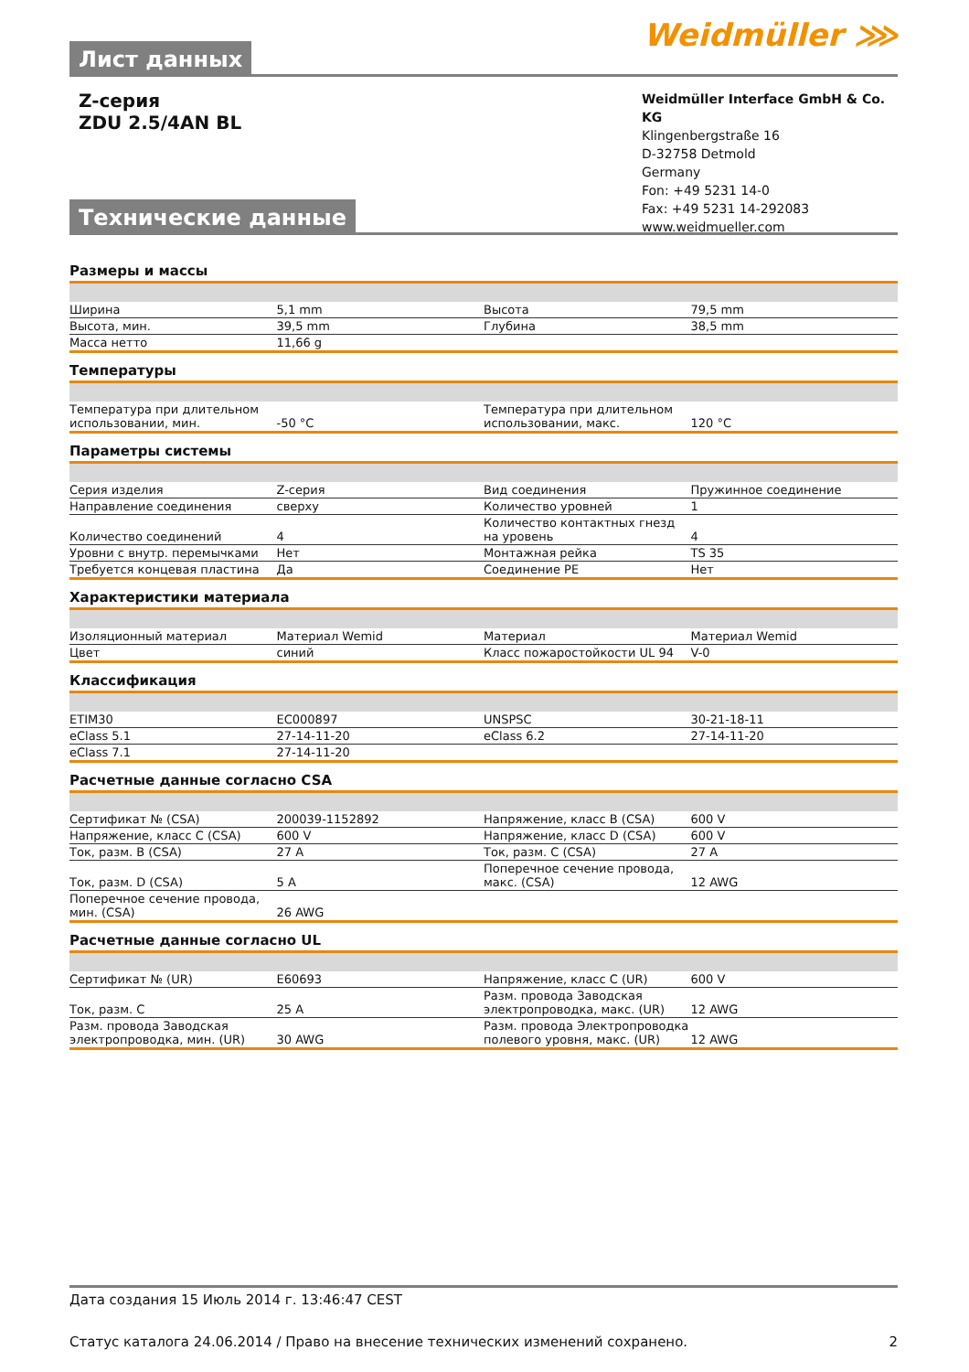Weidmüller ⋙
Лист данных
Z-серия
ZDU 2.5/4AN BL
Weidmüller Interface GmbH & Co. KG
Klingenbergstraße 16
D-32758 Detmold
Germany
Fon: +49 5231 14-0
Fax: +49 5231 14-292083
www.weidmueller.com
Технические данные
Размеры и массы
| Ширина | 5,1 mm | | Высота | 79,5 mm |
| Высота, мин. | 39,5 mm | | Глубина | 38,5 mm |
| Масса нетто | 11,66 g | | | |
Температуры
| Температура при длительном использовании, мин. | -50 °C | | Температура при длительном использовании, макс. | 120 °C |
Параметры системы
| Серия изделия | Z-серия | | Вид соединения | Пружинное соединение |
| Направление соединения | сверху | | Количество уровней | 1 |
| Количество соединений | 4 | | Количество контактных гнезд на уровень | 4 |
| Уровни с внутр. перемычками | Нет | | Монтажная рейка | TS 35 |
| Требуется концевая пластина | Да | | Соединение PE | Нет |
Характеристики материала
| Изоляционный материал | Материал Wemid | | Материал | Материал Wemid |
| Цвет | синий | | Класс пожаростойкости UL 94 | V-0 |
Классификация
| ETIM30 | EC000897 | | UNSPSC | 30-21-18-11 |
| eClass 5.1 | 27-14-11-20 | | eClass 6.2 | 27-14-11-20 |
| eClass 7.1 | 27-14-11-20 | | | |
Расчетные данные согласно CSA
| Сертификат № (CSA) | 200039-1152892 | | Напряжение, класс B (CSA) | 600 V |
| Напряжение, класс C (CSA) | 600 V | | Напряжение, класс D (CSA) | 600 V |
| Ток, разм. B (CSA) | 27 A | | Ток, разм. C (CSA) | 27 A |
| Ток, разм. D (CSA) | 5 A | | Поперечное сечение провода, макс. (CSA) | 12 AWG |
| Поперечное сечение провода, мин. (CSA) | 26 AWG | | | |
Расчетные данные согласно UL
| Сертификат № (UR) | E60693 | | Напряжение, класс C (UR) | 600 V |
| Ток, разм. C | 25 A | | Разм. провода Заводская электропроводка, макс. (UR) | 12 AWG |
| Разм. провода Заводская электропроводка, мин. (UR) | 30 AWG | | Разм. провода Электропроводка полевого уровня, макс. (UR) | 12 AWG |
Дата создания 15 Июль 2014 г. 13:46:47 CEST
Статус каталога 24.06.2014 / Право на внесение технических изменений сохранено. 2